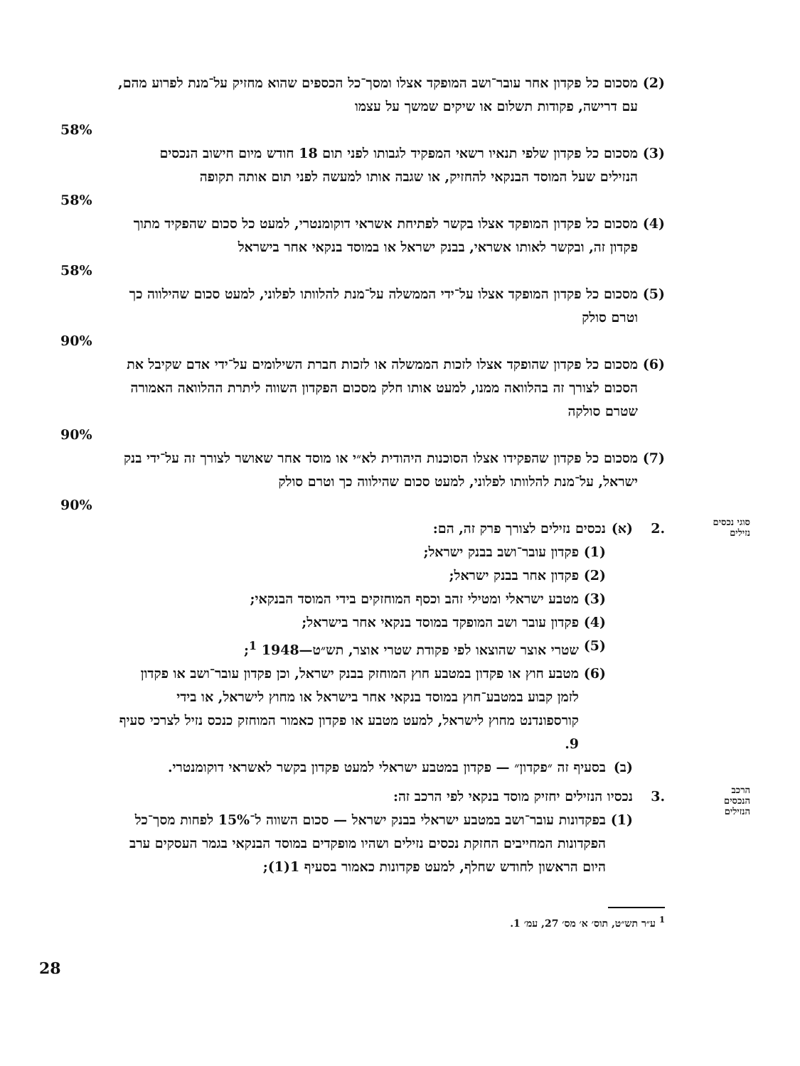(2) מסכום כל פקדון אחר עובר־ושב המופקד אצלו ומסך־כל הכספים שהוא מחזיק על־מנת לפרוע מהם, עם דרישה, פקודות תשלום או שיקים שמשך על עצמו
58%
(3) מסכום כל פקדון שלפי תנאיו רשאי המפקיד לגבותו לפני תום 18 חודש מיום חישוב הנכסים הנזילים שעל המוסד הבנקאי להחזיק, או שגבה אותו למעשה לפני תום אותה תקופה
58%
(4) מסכום כל פקדון המופקד אצלו בקשר לפתיחת אשראי דוקומנטרי, למעט כל סכום שהפקיד מתוך פקדון זה, ובקשר לאותו אשראי, בבנק ישראל או במוסד בנקאי אחר בישראל
58%
(5) מסכום כל פקדון המופקד אצלו על־ידי הממשלה על־מנת להלוותו לפלוני, למעט סכום שהילווה כך וטרם סולק
90%
(6) מסכום כל פקדון שהופקד אצלו לזכות הממשלה או לזכות חברת השילומים על־ידי אדם שקיבל את הסכום לצורך זה בהלוואה ממנו, למעט אותו חלק מסכום הפקדון השווה ליתרת ההלוואה האמורה שטרם סולקה
90%
(7) מסכום כל פקדון שהפקידו אצלו הסוכנות היהודית לא״י או מוסד אחר שאושר לצורך זה על־ידי בנק ישראל, על־מנת להלוותו לפלוני, למעט סכום שהילווה כך וטרם סולק
90%
סוגי נכסים נזילים
.2 (א) נכסים נזילים לצורך פרק זה, הם:
(1) פקדון עובר־ושב בבנק ישראל;
(2) פקדון אחר בבנק ישראל;
(3) מטבע ישראלי ומטילי זהב וכסף המוחזקים בידי המוסד הבנקאי;
(4) פקדון עובר ושב המופקד במוסד בנקאי אחר בישראל;
(5) שטרי אוצר שהוצאו לפי פקודת שטרי אוצר, תש״ט—1948 <sup>1</sup>;
(6) מטבע חוץ או פקדון במטבע חוץ המוחזק בבנק ישראל, וכן פקדון עובר־ושב או פקדון לזמן קבוע במטבע־חוץ במוסד בנקאי אחר בישראל או מחוץ לישראל, או בידי קורספונדנט מחוץ לישראל, למעט מטבע או פקדון כאמור המוחזק כנכס נזיל לצרכי סעיף 9.
(ב) בסעיף זה ״פקדון״ — פקדון במטבע ישראלי למעט פקדון בקשר לאשראי דוקומנטרי.
הרכב הנכסים הנזילים
.3 נכסיו הנזילים יחזיק מוסד בנקאי לפי הרכב זה:
(1) בפקדונות עובר־ושב במטבע ישראלי בבנק ישראל — סכום השווה ל־15% לפחות מסך־כל הפקדונות המחייבים החזקת נכסים נזילים ושהיו מופקדים במוסד הבנקאי בגמר העסקים ערב היום הראשון לחודש שחלף, למעט פקדונות כאמור בסעיף 1(1);
<sup>1</sup> ע״ר תש״ט, תוס׳ א׳ מס׳ 27, עמ׳ 1.
28